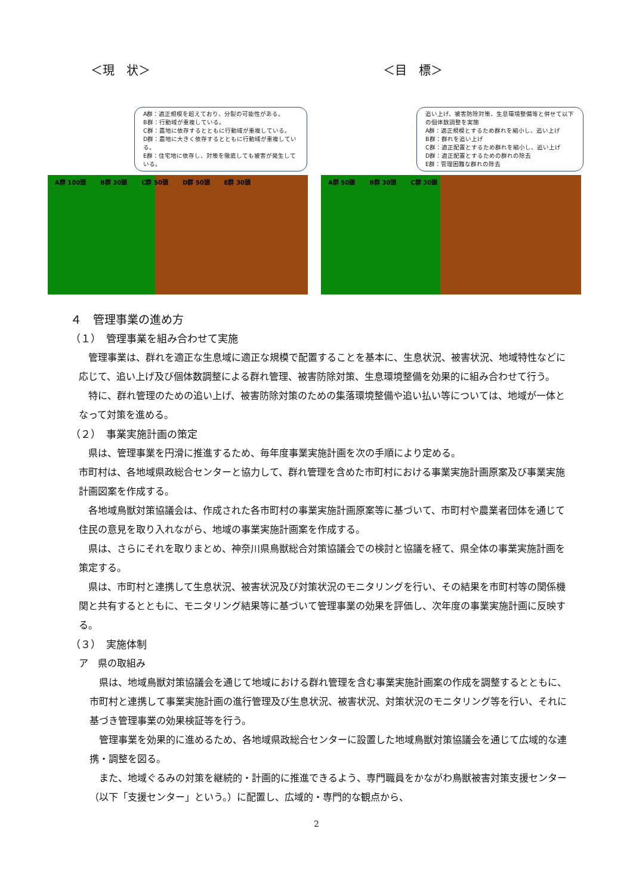＜現　状＞ ＜目　標＞
A群：適正規模を超えており、分裂の可能性がある。
B群：行動域が重複している。
C群：農地に依存するとともに行動域が重複している。
D群：農地に大きく依存するとともに行動域が重複している。
E群：住宅地に依存し、対策を徹底しても被害が発生している。
A群 100頭 B群 30頭 C群 50頭 D群 50頭 E群 30頭
追い上げ、被害防除対策、生息環境整備等と併せて以下の個体数調整を実施
A群：適正規模とするため群れを縮小し、追い上げ
B群：群れを追い上げ
C群：適正配置とするため群れを縮小し、追い上げ
D群：適正配置とするための群れの除去
E群：管理困難な群れの除去
A群 50頭 B群 30頭 C群 30頭
４　管理事業の進め方
（１）　管理事業を組み合わせて実施
管理事業は、群れを適正な生息域に適正な規模で配置することを基本に、生息状況、被害状況、地域特性などに応じて、追い上げ及び個体数調整による群れ管理、被害防除対策、生息環境整備を効果的に組み合わせて行う。
特に、群れ管理のための追い上げ、被害防除対策のための集落環境整備や追い払い等については、地域が一体となって対策を進める。
（２）　事業実施計画の策定
県は、管理事業を円滑に推進するため、毎年度事業実施計画を次の手順により定める。
市町村は、各地域県政総合センターと協力して、群れ管理を含めた市町村における事業実施計画原案及び事業実施計画図案を作成する。
各地域鳥獣対策協議会は、作成された各市町村の事業実施計画原案等に基づいて、市町村や農業者団体を通じて住民の意見を取り入れながら、地域の事業実施計画案を作成する。
県は、さらにそれを取りまとめ、神奈川県鳥獣総合対策協議会での検討と協議を経て、県全体の事業実施計画を策定する。
県は、市町村と連携して生息状況、被害状況及び対策状況のモニタリングを行い、その結果を市町村等の関係機関と共有するとともに、モニタリング結果等に基づいて管理事業の効果を評価し、次年度の事業実施計画に反映する。
（３）　実施体制
ア　県の取組み
県は、地域鳥獣対策協議会を通じて地域における群れ管理を含む事業実施計画案の作成を調整するとともに、市町村と連携して事業実施計画の進行管理及び生息状況、被害状況、対策状況のモニタリング等を行い、それに基づき管理事業の効果検証等を行う。
管理事業を効果的に進めるため、各地域県政総合センターに設置した地域鳥獣対策協議会を通じて広域的な連携・調整を図る。
また、地域ぐるみの対策を継続的・計画的に推進できるよう、専門職員をかながわ鳥獣被害対策支援センター（以下「支援センター」という。）に配置し、広域的・専門的な観点から、
2